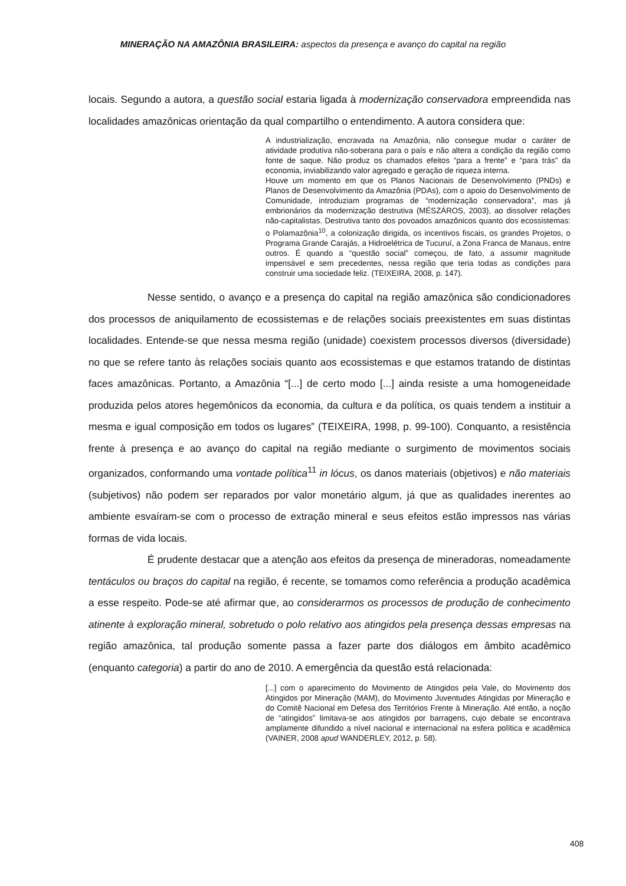MINERAÇÃO NA AMAZÔNIA BRASILEIRA: aspectos da presença e avanço do capital na região
locais. Segundo a autora, a questão social estaria ligada à modernização conservadora empreendida nas localidades amazônicas orientação da qual compartilho o entendimento. A autora considera que:
A industrialização, encravada na Amazônia, não consegue mudar o caráter de atividade produtiva não-soberana para o país e não altera a condição da região como fonte de saque. Não produz os chamados efeitos “para a frente” e “para trás” da economia, inviabilizando valor agregado e geração de riqueza interna.
Houve um momento em que os Planos Nacionais de Desenvolvimento (PNDs) e Planos de Desenvolvimento da Amazônia (PDAs), com o apoio do Desenvolvimento de Comunidade, introduziam programas de “modernização conservadora”, mas já embrionários da modernização destrutiva (MÉSZÁROS, 2003), ao dissolver relações não-capitalistas. Destrutiva tanto dos povoados amazônicos quanto dos ecossistemas: o Polamazônia<sup>10</sup>, a colonização dirigida, os incentivos fiscais, os grandes Projetos, o Programa Grande Carajás, a Hidroelétrica de Tucuruí, a Zona Franca de Manaus, entre outros. É quando a “questão social” começou, de fato, a assumir magnitude impensável e sem precedentes, nessa região que teria todas as condições para construir uma sociedade feliz. (TEIXEIRA, 2008, p. 147).
Nesse sentido, o avanço e a presença do capital na região amazônica são condicionadores dos processos de aniquilamento de ecossistemas e de relações sociais preexistentes em suas distintas localidades. Entende-se que nessa mesma região (unidade) coexistem processos diversos (diversidade) no que se refere tanto às relações sociais quanto aos ecossistemas e que estamos tratando de distintas faces amazônicas. Portanto, a Amazônia “[...] de certo modo [...] ainda resiste a uma homogeneidade produzida pelos atores hegemônicos da economia, da cultura e da política, os quais tendem a instituir a mesma e igual composição em todos os lugares” (TEIXEIRA, 1998, p. 99-100). Conquanto, a resistência frente à presença e ao avanço do capital na região mediante o surgimento de movimentos sociais organizados, conformando uma vontade política<sup>11</sup> in lócus, os danos materiais (objetivos) e não materiais (subjetivos) não podem ser reparados por valor monetário algum, já que as qualidades inerentes ao ambiente esvaíram-se com o processo de extração mineral e seus efeitos estão impressos nas várias formas de vida locais.
É prudente destacar que a atenção aos efeitos da presença de mineradoras, nomeadamente tentáculos ou braços do capital na região, é recente, se tomamos como referência a produção acadêmica a esse respeito. Pode-se até afirmar que, ao considerarmos os processos de produção de conhecimento atinente à exploração mineral, sobretudo o polo relativo aos atingidos pela presença dessas empresas na região amazônica, tal produção somente passa a fazer parte dos diálogos em âmbito acadêmico (enquanto categoria) a partir do ano de 2010. A emergência da questão está relacionada:
[...] com o aparecimento do Movimento de Atingidos pela Vale, do Movimento dos Atingidos por Mineração (MAM), do Movimento Juventudes Atingidas por Mineração e do Comitê Nacional em Defesa dos Territórios Frente à Mineração. Até então, a noção de “atingidos” limitava-se aos atingidos por barragens, cujo debate se encontrava amplamente difundido a nível nacional e internacional na esfera política e acadêmica (VAINER, 2008 apud WANDERLEY, 2012, p. 58).
408